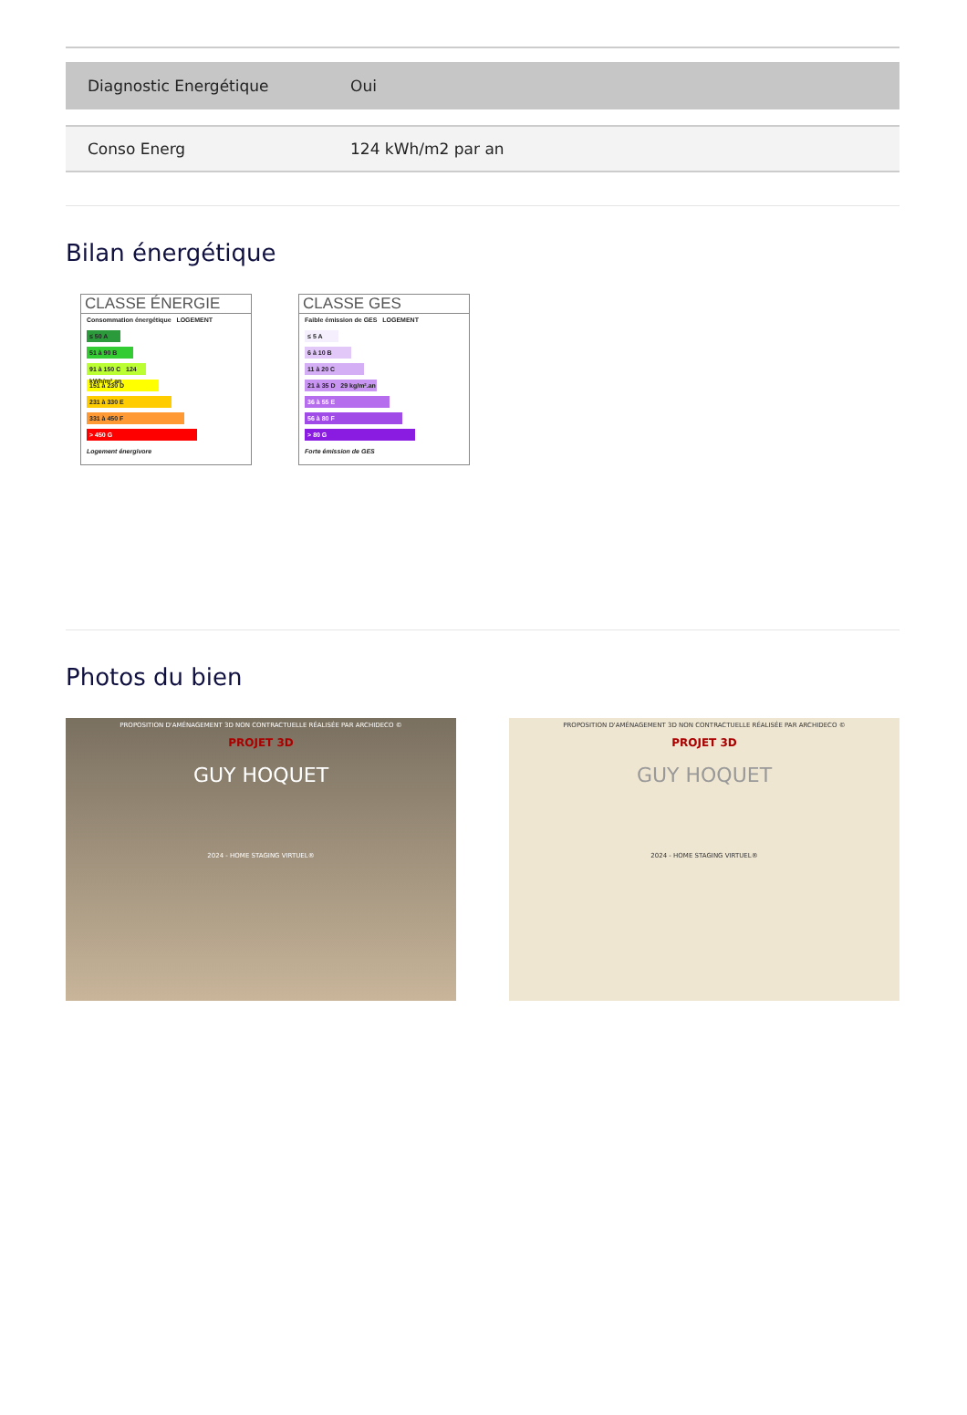| Diagnostic Energétique | Oui |
| Conso Energ | 124 kWh/m2 par an |
Bilan énergétique
CLASSE ÉNERGIE
Consommation énergétique LOGEMENT
≤ 50 A
51 à 90 B
91 à 150 C 124 kWh/m².an
151 à 230 D
231 à 330 E
331 à 450 F
> 450 G
Logement énergivore
CLASSE GES
Faible émission de GES LOGEMENT
≤ 5 A
6 à 10 B
11 à 20 C
21 à 35 D 29 kg/m².an
36 à 55 E
56 à 80 F
> 80 G
Forte émission de GES
Photos du bien
PROPOSITION D'AMÉNAGEMENT 3D NON CONTRACTUELLE RÉALISÉE PAR ARCHIDECO ©
PROJET 3D
GUY HOQUET
2024 - HOME STAGING VIRTUEL®
PROPOSITION D'AMÉNAGEMENT 3D NON CONTRACTUELLE RÉALISÉE PAR ARCHIDECO ©
PROJET 3D
GUY HOQUET
2024 - HOME STAGING VIRTUEL®